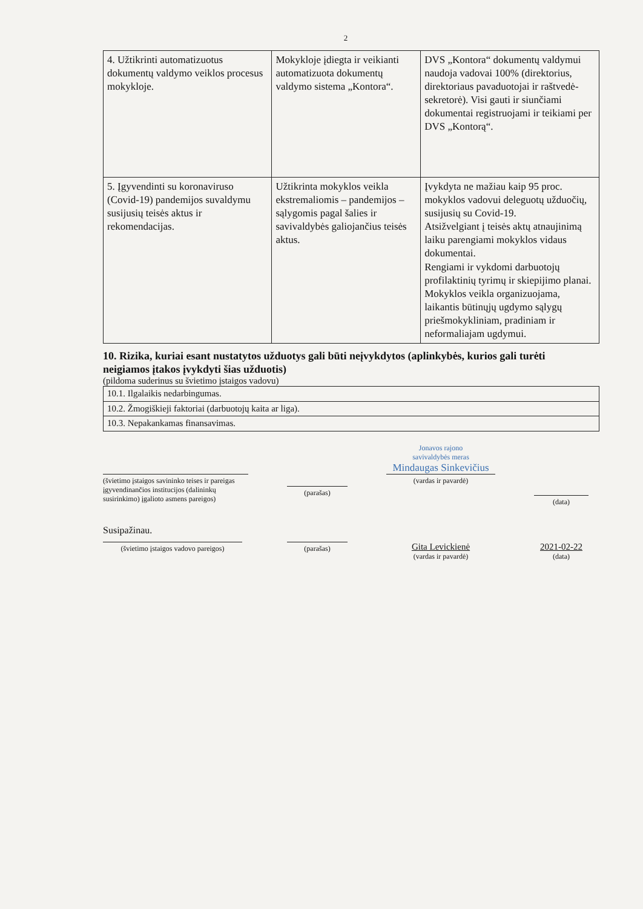2
| 4. Užtikrinti automatizuotus dokumentų valdymo veiklos procesus mokykloje. | Mokykloje įdiegta ir veikianti automatizuota dokumentų valdymo sistema „Kontora“. | DVS „Kontora“ dokumentų valdymui naudoja vadovai 100% (direktorius, direktoriaus pavaduotojai ir raštvedė-sekretorė). Visi gauti ir siunčiami dokumentai registruojami ir teikiami per DVS „Kontorą“. |
| 5. Įgyvendinti su koronaviruso (Covid-19) pandemijos suvaldymu susijusių teisės aktus ir rekomendacijas. | Užtikrinta mokyklos veikla ekstremaliomis – pandemijos – sąlygomis pagal šalies ir savivaldybės galiojančius teisės aktus. | Įvykdyta ne mažiau kaip 95 proc. mokyklos vadovui deleguotų užduočių, susijusių su Covid-19. Atsižvelgiant į teisės aktų atnaujinimą laiku parengiami mokyklos vidaus dokumentai. Rengiami ir vykdomi darbuotojų profilaktinių tyrimų ir skiepijimo planai. Mokyklos veikla organizuojama, laikantis būtinųjų ugdymo sąlygų priešmokykliniam, pradiniam ir neformaliajam ugdymui. |
10. Rizika, kuriai esant nustatytos užduotys gali būti neįvykdytos (aplinkybės, kurios gali turėti neigiamos įtakos įvykdyti šias užduotis)
(pildoma suderinus su švietimo įstaigos vadovu)
| 10.1. Ilgalaikis nedarbingumas. |
| 10.2. Žmogiškieji faktoriai (darbuotojų kaita ar liga). |
| 10.3. Nepakankamas finansavimas. |
(švietimo įstaigos savininko teises ir pareigas įgyvendinančios institucijos (dalininkų susirinkimo) įgalioto asmens pareigos)
(parašas)
Jonavos rajono
savivaldybės meras
Mindaugas Sinkevičius
(vardas ir pavardė)
(data)
Susipažinau.
(švietimo įstaigos vadovo pareigos)
(parašas)
Gita Levickienė
(vardas ir pavardė)
2021-02-22
(data)